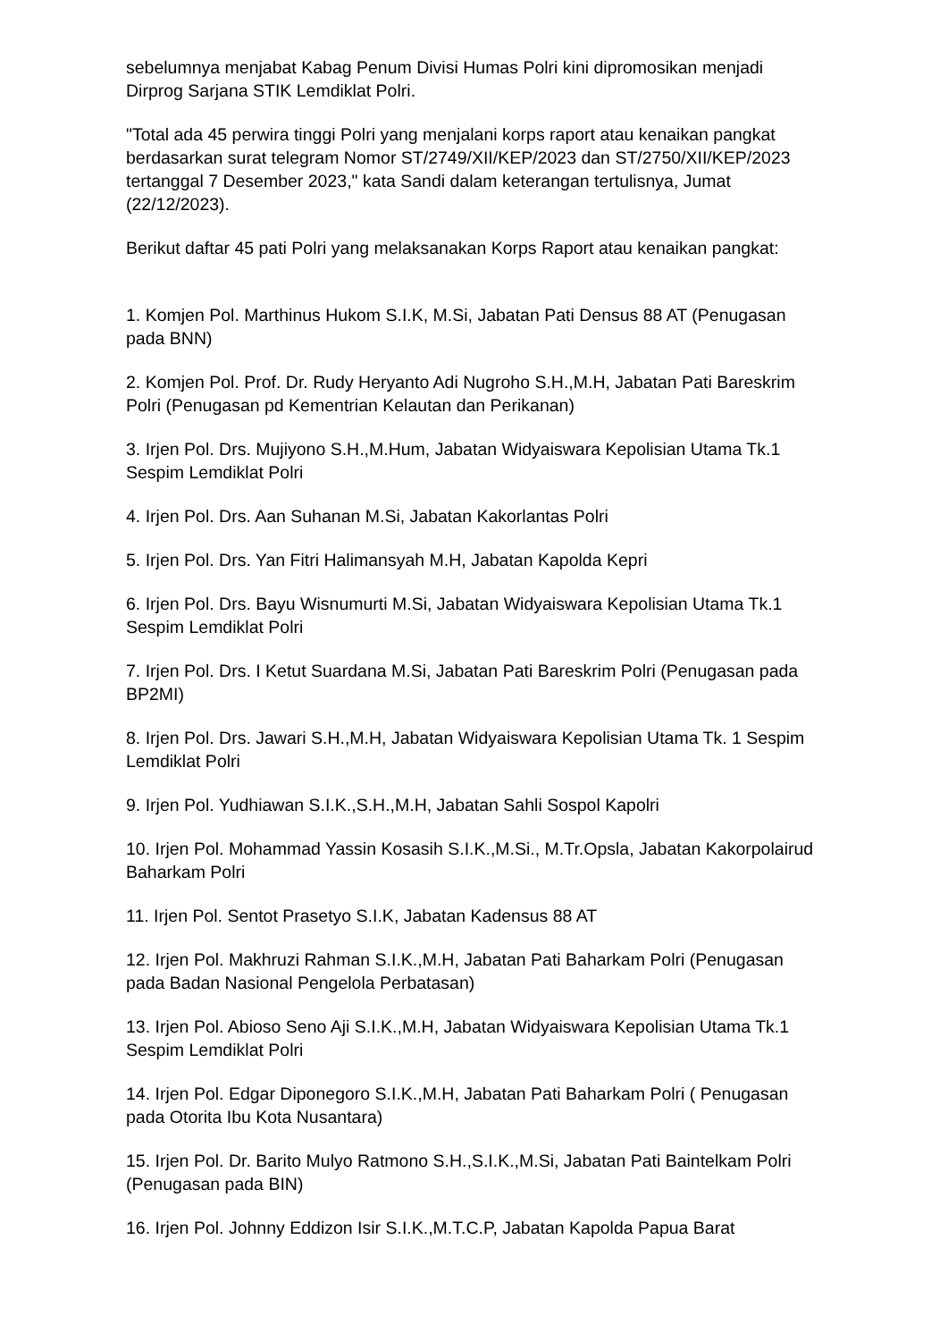sebelumnya menjabat Kabag Penum Divisi Humas Polri kini dipromosikan menjadi Dirprog Sarjana STIK Lemdiklat Polri.
"Total ada 45 perwira tinggi Polri yang menjalani korps raport atau kenaikan pangkat berdasarkan surat telegram Nomor ST/2749/XII/KEP/2023 dan ST/2750/XII/KEP/2023 tertanggal 7 Desember 2023," kata Sandi dalam keterangan tertulisnya, Jumat (22/12/2023).
Berikut daftar 45 pati Polri yang melaksanakan Korps Raport atau kenaikan pangkat:
1. Komjen Pol. Marthinus Hukom S.I.K, M.Si, Jabatan Pati Densus 88 AT (Penugasan pada BNN)
2. Komjen Pol. Prof. Dr. Rudy Heryanto Adi Nugroho S.H.,M.H, Jabatan Pati Bareskrim Polri (Penugasan pd Kementrian Kelautan dan Perikanan)
3. Irjen Pol. Drs. Mujiyono S.H.,M.Hum, Jabatan Widyaiswara Kepolisian Utama Tk.1 Sespim Lemdiklat Polri
4. Irjen Pol. Drs. Aan Suhanan M.Si, Jabatan Kakorlantas Polri
5. Irjen Pol. Drs. Yan Fitri Halimansyah M.H, Jabatan Kapolda Kepri
6. Irjen Pol. Drs. Bayu Wisnumurti M.Si, Jabatan Widyaiswara Kepolisian Utama Tk.1 Sespim Lemdiklat Polri
7. Irjen Pol. Drs. I Ketut Suardana M.Si, Jabatan Pati Bareskrim Polri (Penugasan pada BP2MI)
8. Irjen Pol. Drs. Jawari S.H.,M.H, Jabatan Widyaiswara Kepolisian Utama Tk. 1 Sespim Lemdiklat Polri
9. Irjen Pol. Yudhiawan S.I.K.,S.H.,M.H, Jabatan Sahli Sospol Kapolri
10. Irjen Pol. Mohammad Yassin Kosasih S.I.K.,M.Si., M.Tr.Opsla, Jabatan Kakorpolairud Baharkam Polri
11. Irjen Pol. Sentot Prasetyo S.I.K, Jabatan Kadensus 88 AT
12. Irjen Pol. Makhruzi Rahman S.I.K.,M.H, Jabatan Pati Baharkam Polri (Penugasan pada Badan Nasional Pengelola Perbatasan)
13. Irjen Pol. Abioso Seno Aji S.I.K.,M.H, Jabatan Widyaiswara Kepolisian Utama Tk.1 Sespim Lemdiklat Polri
14. Irjen Pol. Edgar Diponegoro S.I.K.,M.H, Jabatan Pati Baharkam Polri ( Penugasan pada Otorita Ibu Kota Nusantara)
15. Irjen Pol. Dr. Barito Mulyo Ratmono S.H.,S.I.K.,M.Si, Jabatan Pati Baintelkam Polri (Penugasan pada BIN)
16. Irjen Pol. Johnny Eddizon Isir S.I.K.,M.T.C.P, Jabatan Kapolda Papua Barat